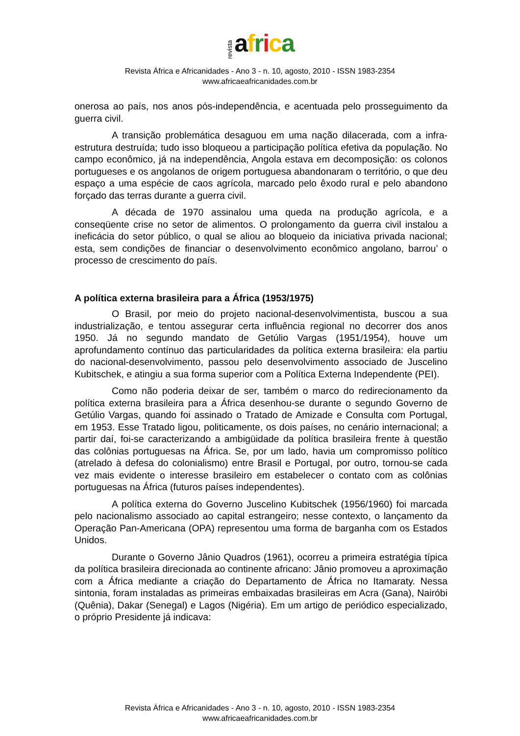revista africa
Revista África e Africanidades - Ano 3 - n. 10, agosto, 2010 - ISSN 1983-2354
www.africaeafricanidades.com.br
onerosa ao país, nos anos pós-independência, e acentuada pelo prosseguimento da guerra civil.
A transição problemática desaguou em uma nação dilacerada, com a infra-estrutura destruída; tudo isso bloqueou a participação política efetiva da população. No campo econômico, já na independência, Angola estava em decomposição: os colonos portugueses e os angolanos de origem portuguesa abandonaram o território, o que deu espaço a uma espécie de caos agrícola, marcado pelo êxodo rural e pelo abandono forçado das terras durante a guerra civil.
A década de 1970 assinalou uma queda na produção agrícola, e a conseqüente crise no setor de alimentos. O prolongamento da guerra civil instalou a ineficácia do setor público, o qual se aliou ao bloqueio da iniciativa privada nacional; esta, sem condições de financiar o desenvolvimento econômico angolano, barrou’ o processo de crescimento do país.
A política externa brasileira para a África (1953/1975)
O Brasil, por meio do projeto nacional-desenvolvimentista, buscou a sua industrialização, e tentou assegurar certa influência regional no decorrer dos anos 1950. Já no segundo mandato de Getúlio Vargas (1951/1954), houve um aprofundamento contínuo das particularidades da política externa brasileira: ela partiu do nacional-desenvolvimento, passou pelo desenvolvimento associado de Juscelino Kubitschek, e atingiu a sua forma superior com a Política Externa Independente (PEI).
Como não poderia deixar de ser, também o marco do redirecionamento da política externa brasileira para a África desenhou-se durante o segundo Governo de Getúlio Vargas, quando foi assinado o Tratado de Amizade e Consulta com Portugal, em 1953. Esse Tratado ligou, politicamente, os dois países, no cenário internacional; a partir daí, foi-se caracterizando a ambigüidade da política brasileira frente à questão das colônias portuguesas na África. Se, por um lado, havia um compromisso político (atrelado à defesa do colonialismo) entre Brasil e Portugal, por outro, tornou-se cada vez mais evidente o interesse brasileiro em estabelecer o contato com as colônias portuguesas na África (futuros países independentes).
A política externa do Governo Juscelino Kubitschek (1956/1960) foi marcada pelo nacionalismo associado ao capital estrangeiro; nesse contexto, o lançamento da Operação Pan-Americana (OPA) representou uma forma de barganha com os Estados Unidos.
Durante o Governo Jânio Quadros (1961), ocorreu a primeira estratégia típica da política brasileira direcionada ao continente africano: Jânio promoveu a aproximação com a África mediante a criação do Departamento de África no Itamaraty. Nessa sintonia, foram instaladas as primeiras embaixadas brasileiras em Acra (Gana), Nairóbi (Quênia), Dakar (Senegal) e Lagos (Nigéria). Em um artigo de periódico especializado, o próprio Presidente já indicava:
Revista África e Africanidades - Ano 3 - n. 10, agosto, 2010 - ISSN 1983-2354
www.africaeafricanidades.com.br